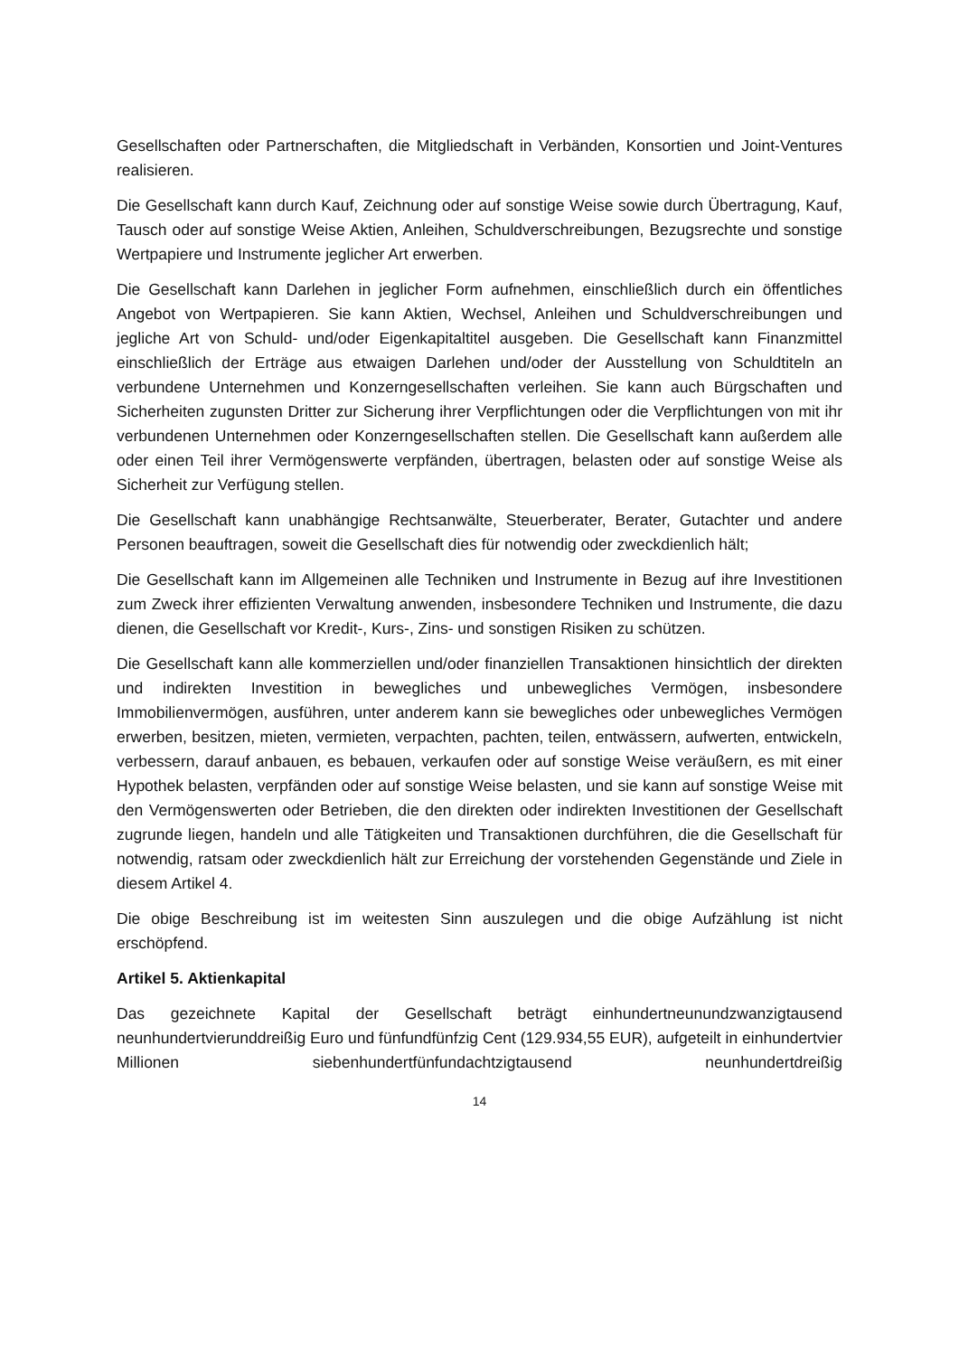Gesellschaften oder Partnerschaften, die Mitgliedschaft in Verbänden, Konsortien und Joint-Ventures realisieren.
Die Gesellschaft kann durch Kauf, Zeichnung oder auf sonstige Weise sowie durch Übertragung, Kauf, Tausch oder auf sonstige Weise Aktien, Anleihen, Schuldverschreibungen, Bezugsrechte und sonstige Wertpapiere und Instrumente jeglicher Art erwerben.
Die Gesellschaft kann Darlehen in jeglicher Form aufnehmen, einschließlich durch ein öffentliches Angebot von Wertpapieren. Sie kann Aktien, Wechsel, Anleihen und Schuldverschreibungen und jegliche Art von Schuld- und/oder Eigenkapitaltitel ausgeben. Die Gesellschaft kann Finanzmittel einschließlich der Erträge aus etwaigen Darlehen und/oder der Ausstellung von Schuldtiteln an verbundene Unternehmen und Konzerngesellschaften verleihen. Sie kann auch Bürgschaften und Sicherheiten zugunsten Dritter zur Sicherung ihrer Verpflichtungen oder die Verpflichtungen von mit ihr verbundenen Unternehmen oder Konzerngesellschaften stellen. Die Gesellschaft kann außerdem alle oder einen Teil ihrer Vermögenswerte verpfänden, übertragen, belasten oder auf sonstige Weise als Sicherheit zur Verfügung stellen.
Die Gesellschaft kann unabhängige Rechtsanwälte, Steuerberater, Berater, Gutachter und andere Personen beauftragen, soweit die Gesellschaft dies für notwendig oder zweckdienlich hält;
Die Gesellschaft kann im Allgemeinen alle Techniken und Instrumente in Bezug auf ihre Investitionen zum Zweck ihrer effizienten Verwaltung anwenden, insbesondere Techniken und Instrumente, die dazu dienen, die Gesellschaft vor Kredit-, Kurs-, Zins- und sonstigen Risiken zu schützen.
Die Gesellschaft kann alle kommerziellen und/oder finanziellen Transaktionen hinsichtlich der direkten und indirekten Investition in bewegliches und unbewegliches Vermögen, insbesondere Immobilienvermögen, ausführen, unter anderem kann sie bewegliches oder unbewegliches Vermögen erwerben, besitzen, mieten, vermieten, verpachten, pachten, teilen, entwässern, aufwerten, entwickeln, verbessern, darauf anbauen, es bebauen, verkaufen oder auf sonstige Weise veräußern, es mit einer Hypothek belasten, verpfänden oder auf sonstige Weise belasten, und sie kann auf sonstige Weise mit den Vermögenswerten oder Betrieben, die den direkten oder indirekten Investitionen der Gesellschaft zugrunde liegen, handeln und alle Tätigkeiten und Transaktionen durchführen, die die Gesellschaft für notwendig, ratsam oder zweckdienlich hält zur Erreichung der vorstehenden Gegenstände und Ziele in diesem Artikel 4.
Die obige Beschreibung ist im weitesten Sinn auszulegen und die obige Aufzählung ist nicht erschöpfend.
Artikel 5. Aktienkapital
Das gezeichnete Kapital der Gesellschaft beträgt einhundertneunundzwanzigtausend neunhundertvierunddreißig Euro und fünfundfünfzig Cent (129.934,55 EUR), aufgeteilt in einhundertvier Millionen siebenhundertfünfundachtzigtausend neunhundertdreißig
14